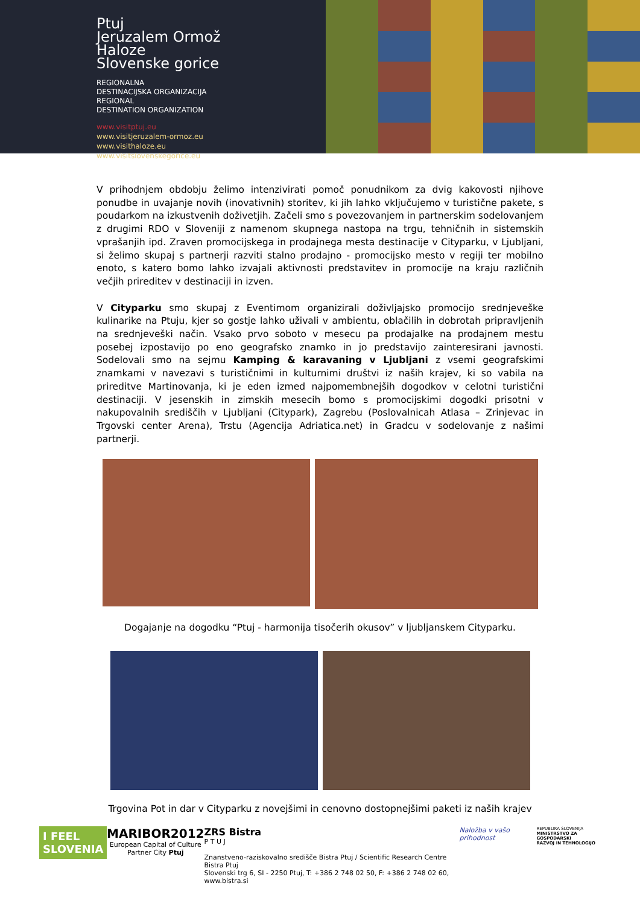Ptuj
Jeruzalem Ormož
Haloze
Slovenske gorice
REGIONALNA
DESTINACIJSKA ORGANIZACIJA
REGIONAL
DESTINATION ORGANIZATION
www.visitptuj.eu
www.visitjeruzalem-ormoz.eu
www.visithaloze.eu
www.visitslovenskegorice.eu
V prihodnjem obdobju želimo intenzivirati pomoč ponudnikom za dvig kakovosti njihove ponudbe in uvajanje novih (inovativnih) storitev, ki jih lahko vključujemo v turistične pakete, s poudarkom na izkustvenih doživetjih. Začeli smo s povezovanjem in partnerskim sodelovanjem z drugimi RDO v Sloveniji z namenom skupnega nastopa na trgu, tehničnih in sistemskih vprašanjih ipd. Zraven promocijskega in prodajnega mesta destinacije v Cityparku, v Ljubljani, si želimo skupaj s partnerji razviti stalno prodajno - promocijsko mesto v regiji ter mobilno enoto, s katero bomo lahko izvajali aktivnosti predstavitev in promocije na kraju različnih večjih prireditev v destinaciji in izven.
V Cityparku smo skupaj z Eventimom organizirali doživljajsko promocijo srednjeveške kulinarike na Ptuju, kjer so gostje lahko uživali v ambientu, oblačilih in dobrotah pripravljenih na srednjeveški način. Vsako prvo soboto v mesecu pa prodajalke na prodajnem mestu posebej izpostavijo po eno geografsko znamko in jo predstavijo zainteresirani javnosti. Sodelovali smo na sejmu Kamping & karavaning v Ljubljani z vsemi geografskimi znamkami v navezavi s turističnimi in kulturnimi društvi iz naših krajev, ki so vabila na prireditve Martinovanja, ki je eden izmed najpomembnejših dogodkov v celotni turistični destinaciji. V jesenskih in zimskih mesecih bomo s promocijskimi dogodki prisotni v nakupovalnih središčih v Ljubljani (Citypark), Zagrebu (Poslovalnicah Atlasa – Zrinjevac in Trgovski center Arena), Trstu (Agencija Adriatica.net) in Gradcu v sodelovanje z našimi partnerji.
Dogajanje na dogodku “Ptuj - harmonija tisočerih okusov” v ljubljanskem Cityparku.
Trgovina Pot in dar v Cityparku z novejšimi in cenovno dostopnejšimi paketi iz naših krajev
I FEEL
SLOVENIA
MARIBOR2012
European Capital of Culture
Partner City Ptuj
ZRS Bistra
P T U J
Znanstveno-raziskovalno središče Bistra Ptuj / Scientific Research Centre Bistra Ptuj
Slovenski trg 6, SI - 2250 Ptuj, T: +386 2 748 02 50, F: +386 2 748 02 60, www.bistra.si
Naložba v vašo prihodnost
REPUBLIKA SLOVENIJA
MINISTRSTVO ZA GOSPODARSKI
RAZVOJ IN TEHNOLOGIJO